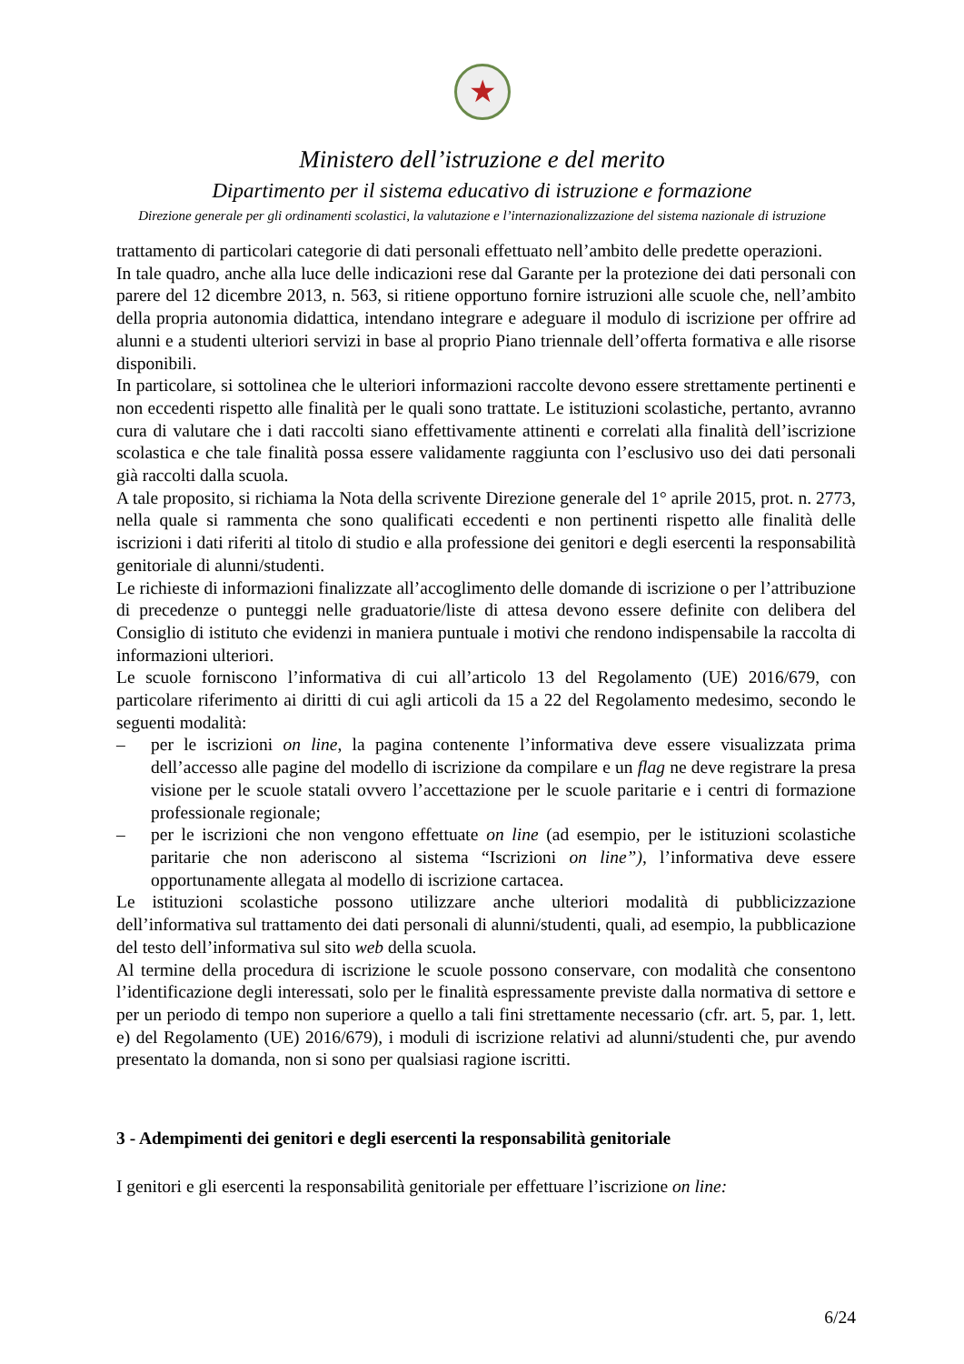★
Ministero dell’istruzione e del merito
Dipartimento per il sistema educativo di istruzione e formazione
Direzione generale per gli ordinamenti scolastici, la valutazione e l’internazionalizzazione del sistema nazionale di istruzione
trattamento di particolari categorie di dati personali effettuato nell’ambito delle predette operazioni.
In tale quadro, anche alla luce delle indicazioni rese dal Garante per la protezione dei dati personali con parere del 12 dicembre 2013, n. 563, si ritiene opportuno fornire istruzioni alle scuole che, nell’ambito della propria autonomia didattica, intendano integrare e adeguare il modulo di iscrizione per offrire ad alunni e a studenti ulteriori servizi in base al proprio Piano triennale dell’offerta formativa e alle risorse disponibili.
In particolare, si sottolinea che le ulteriori informazioni raccolte devono essere strettamente pertinenti e non eccedenti rispetto alle finalità per le quali sono trattate. Le istituzioni scolastiche, pertanto, avranno cura di valutare che i dati raccolti siano effettivamente attinenti e correlati alla finalità dell’iscrizione scolastica e che tale finalità possa essere validamente raggiunta con l’esclusivo uso dei dati personali già raccolti dalla scuola.
A tale proposito, si richiama la Nota della scrivente Direzione generale del 1° aprile 2015, prot. n. 2773, nella quale si rammenta che sono qualificati eccedenti e non pertinenti rispetto alle finalità delle iscrizioni i dati riferiti al titolo di studio e alla professione dei genitori e degli esercenti la responsabilità genitoriale di alunni/studenti.
Le richieste di informazioni finalizzate all’accoglimento delle domande di iscrizione o per l’attribuzione di precedenze o punteggi nelle graduatorie/liste di attesa devono essere definite con delibera del Consiglio di istituto che evidenzi in maniera puntuale i motivi che rendono indispensabile la raccolta di informazioni ulteriori.
Le scuole forniscono l’informativa di cui all’articolo 13 del Regolamento (UE) 2016/679, con particolare riferimento ai diritti di cui agli articoli da 15 a 22 del Regolamento medesimo, secondo le seguenti modalità:
– per le iscrizioni on line, la pagina contenente l’informativa deve essere visualizzata prima dell’accesso alle pagine del modello di iscrizione da compilare e un flag ne deve registrare la presa visione per le scuole statali ovvero l’accettazione per le scuole paritarie e i centri di formazione professionale regionale;
– per le iscrizioni che non vengono effettuate on line (ad esempio, per le istituzioni scolastiche paritarie che non aderiscono al sistema “Iscrizioni on line”), l’informativa deve essere opportunamente allegata al modello di iscrizione cartacea.
Le istituzioni scolastiche possono utilizzare anche ulteriori modalità di pubblicizzazione dell’informativa sul trattamento dei dati personali di alunni/studenti, quali, ad esempio, la pubblicazione del testo dell’informativa sul sito web della scuola.
Al termine della procedura di iscrizione le scuole possono conservare, con modalità che consentono l’identificazione degli interessati, solo per le finalità espressamente previste dalla normativa di settore e per un periodo di tempo non superiore a quello a tali fini strettamente necessario (cfr. art. 5, par. 1, lett. e) del Regolamento (UE) 2016/679), i moduli di iscrizione relativi ad alunni/studenti che, pur avendo presentato la domanda, non si sono per qualsiasi ragione iscritti.
3 - Adempimenti dei genitori e degli esercenti la responsabilità genitoriale
I genitori e gli esercenti la responsabilità genitoriale per effettuare l’iscrizione on line:
6/24